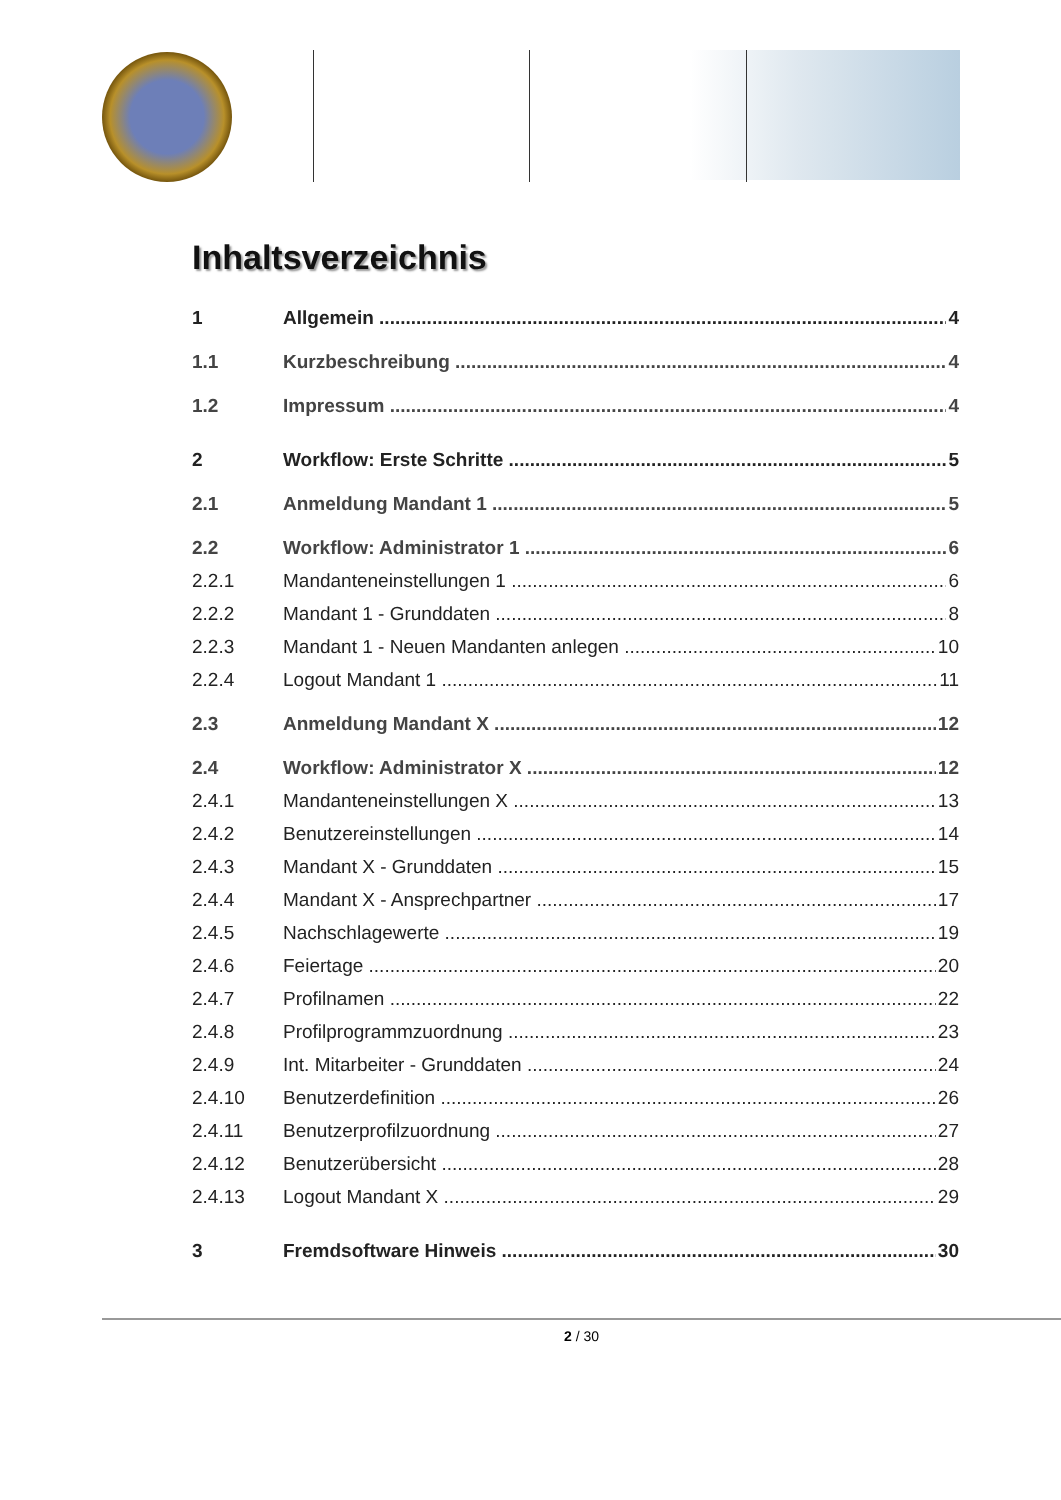Inhaltsverzeichnis
1 Allgemein 4
1.1 Kurzbeschreibung 4
1.2 Impressum 4
2 Workflow: Erste Schritte 5
2.1 Anmeldung Mandant 1 5
2.2 Workflow: Administrator 1 6
2.2.1 Mandanteneinstellungen 1 6
2.2.2 Mandant 1 - Grunddaten 8
2.2.3 Mandant 1 - Neuen Mandanten anlegen 10
2.2.4 Logout Mandant 1 11
2.3 Anmeldung Mandant X 12
2.4 Workflow: Administrator X 12
2.4.1 Mandanteneinstellungen X 13
2.4.2 Benutzereinstellungen 14
2.4.3 Mandant X - Grunddaten 15
2.4.4 Mandant X - Ansprechpartner 17
2.4.5 Nachschlagewerte 19
2.4.6 Feiertage 20
2.4.7 Profilnamen 22
2.4.8 Profilprogrammzuordnung 23
2.4.9 Int. Mitarbeiter - Grunddaten 24
2.4.10 Benutzerdefinition 26
2.4.11 Benutzerprofilzuordnung 27
2.4.12 Benutzerübersicht 28
2.4.13 Logout Mandant X 29
3 Fremdsoftware Hinweis 30
2 / 30